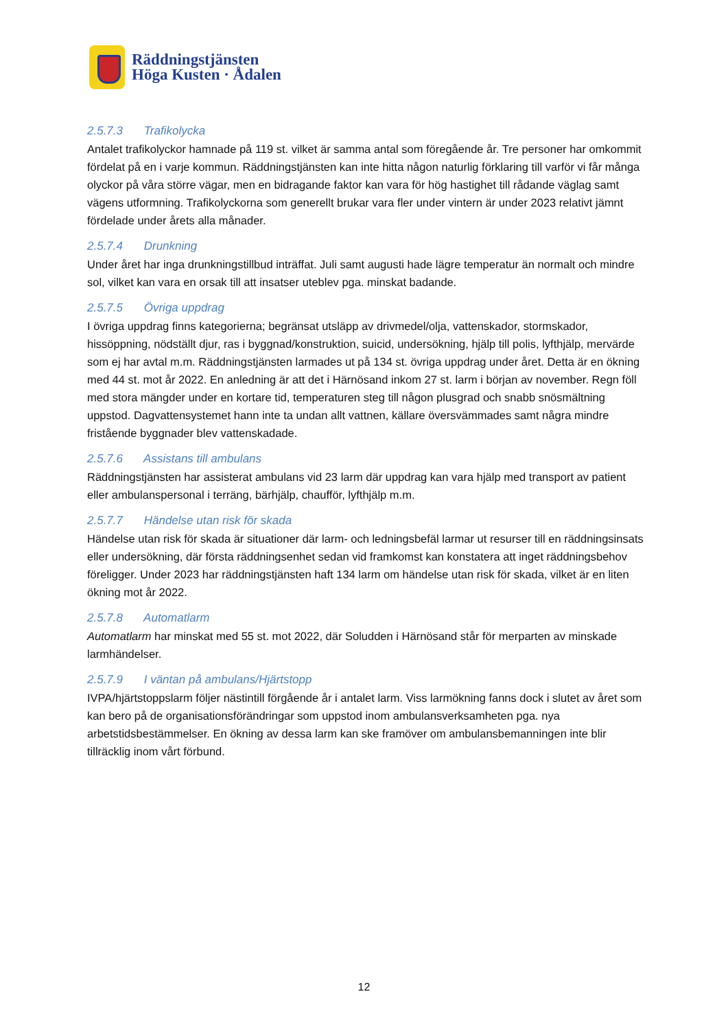Räddningstjänsten
Höga Kusten · Ådalen
2.5.7.3 Trafikolycka
Antalet trafikolyckor hamnade på 119 st. vilket är samma antal som föregående år. Tre personer har omkommit fördelat på en i varje kommun. Räddningstjänsten kan inte hitta någon naturlig förklaring till varför vi får många olyckor på våra större vägar, men en bidragande faktor kan vara för hög hastighet till rådande väglag samt vägens utformning. Trafikolyckorna som generellt brukar vara fler under vintern är under 2023 relativt jämnt fördelade under årets alla månader.
2.5.7.4 Drunkning
Under året har inga drunkningstillbud inträffat. Juli samt augusti hade lägre temperatur än normalt och mindre sol, vilket kan vara en orsak till att insatser uteblev pga. minskat badande.
2.5.7.5 Övriga uppdrag
I övriga uppdrag finns kategorierna; begränsat utsläpp av drivmedel/olja, vattenskador, stormskador, hissöppning, nödställt djur, ras i byggnad/konstruktion, suicid, undersökning, hjälp till polis, lyfthjälp, mervärde som ej har avtal m.m. Räddningstjänsten larmades ut på 134 st. övriga uppdrag under året. Detta är en ökning med 44 st. mot år 2022. En anledning är att det i Härnösand inkom 27 st. larm i början av november. Regn föll med stora mängder under en kortare tid, temperaturen steg till någon plusgrad och snabb snösmältning uppstod. Dagvattensystemet hann inte ta undan allt vattnen, källare översvämmades samt några mindre fristående byggnader blev vattenskadade.
2.5.7.6 Assistans till ambulans
Räddningstjänsten har assisterat ambulans vid 23 larm där uppdrag kan vara hjälp med transport av patient eller ambulanspersonal i terräng, bärhjälp, chaufför, lyfthjälp m.m.
2.5.7.7 Händelse utan risk för skada
Händelse utan risk för skada är situationer där larm- och ledningsbefäl larmar ut resurser till en räddningsinsats eller undersökning, där första räddningsenhet sedan vid framkomst kan konstatera att inget räddningsbehov föreligger. Under 2023 har räddningstjänsten haft 134 larm om händelse utan risk för skada, vilket är en liten ökning mot år 2022.
2.5.7.8 Automatlarm
Automatlarm har minskat med 55 st. mot 2022, där Soludden i Härnösand står för merparten av minskade larmhändelser.
2.5.7.9 I väntan på ambulans/Hjärtstopp
IVPA/hjärtstoppslarm följer nästintill förgående år i antalet larm. Viss larmökning fanns dock i slutet av året som kan bero på de organisationsförändringar som uppstod inom ambulansverksamheten pga. nya arbetstidsbestämmelser. En ökning av dessa larm kan ske framöver om ambulansbemanningen inte blir tillräcklig inom vårt förbund.
12